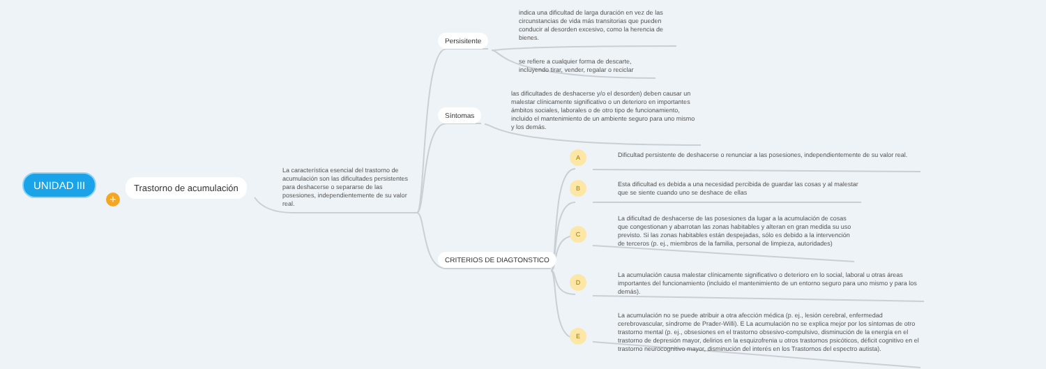UNIDAD III
+
Trastorno de acumulación
La característica esencial del trastorno de acumulación son las dificultades persistentes para deshacerse o separarse de las posesiones, independientemente de su valor real.
Persisitente
indica una dificultad de larga duración en vez de las circunstancias de vida más transitorias que pueden conducir al desorden excesivo, como la herencia de bienes.
se refiere a cualquier forma de descarte, incluyendo tirar, vender, regalar o reciclar
Síntomas
las dificultades de deshacerse y/o el desorden) deben causar un malestar clínicamente significativo o un deterioro en importantes ámbitos sociales, laborales o de otro tipo de funcionamiento, incluido el mantenimiento de un ambiente seguro para uno mismo y los demás.
CRITERIOS DE DIAGTONSTICO
A
Dificultad persistente de deshacerse o renunciar a las posesiones, independientemente de su valor real.
B
Esta dificultad es debida a una necesidad percibida de guardar las cosas y al malestar que se siente cuando uno se deshace de ellas
C
La dificultad de deshacerse de las posesiones da lugar a la acumulación de cosas que congestionan y abarrotan las zonas habitables y alteran en gran medida su uso previsto. Si las zonas habitables están despejadas, sólo es debido a la intervención de terceros (p. ej., miembros de la familia, personal de limpieza, autoridades)
D
La acumulación causa malestar clínicamente significativo o deterioro en lo social, laboral u otras áreas importantes del funcionamiento (incluido el mantenimiento de un entorno seguro para uno mismo y para los demás).
E
La acumulación no se puede atribuir a otra afección médica (p. ej., lesión cerebral, enfermedad cerebrovascular, síndrome de Prader-Willi). E La acumulación no se explica mejor por los síntomas de otro trastorno mental (p. ej., obsesiones en el trastorno obsesivo-compulsivo, disminución de la energía en el trastorno de depresión mayor, delirios en la esquizofrenia u otros trastornos psicóticos, déficit cognitivo en el trastorno neurocognitivo mayor, disminución del interés en los Trastornos del espectro autista).